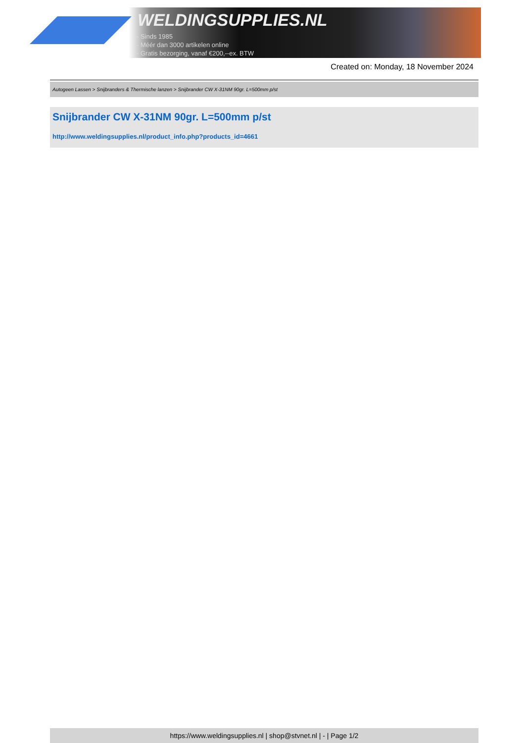WELDINGSUPPLIES.NL
- Sinds 1985
- Méér dan 3000 artikelen online
- Gratis bezorging, vanaf €200,--ex. BTW
Created on: Monday, 18 November 2024
Autogeen Lassen > Snijbranders & Thermische lanzen > Snijbrander CW X-31NM 90gr. L=500mm p/st
Snijbrander CW X-31NM 90gr. L=500mm p/st
http://www.weldingsupplies.nl/product_info.php?products_id=4661
https://www.weldingsupplies.nl | shop@stvnet.nl | - | Page 1/2